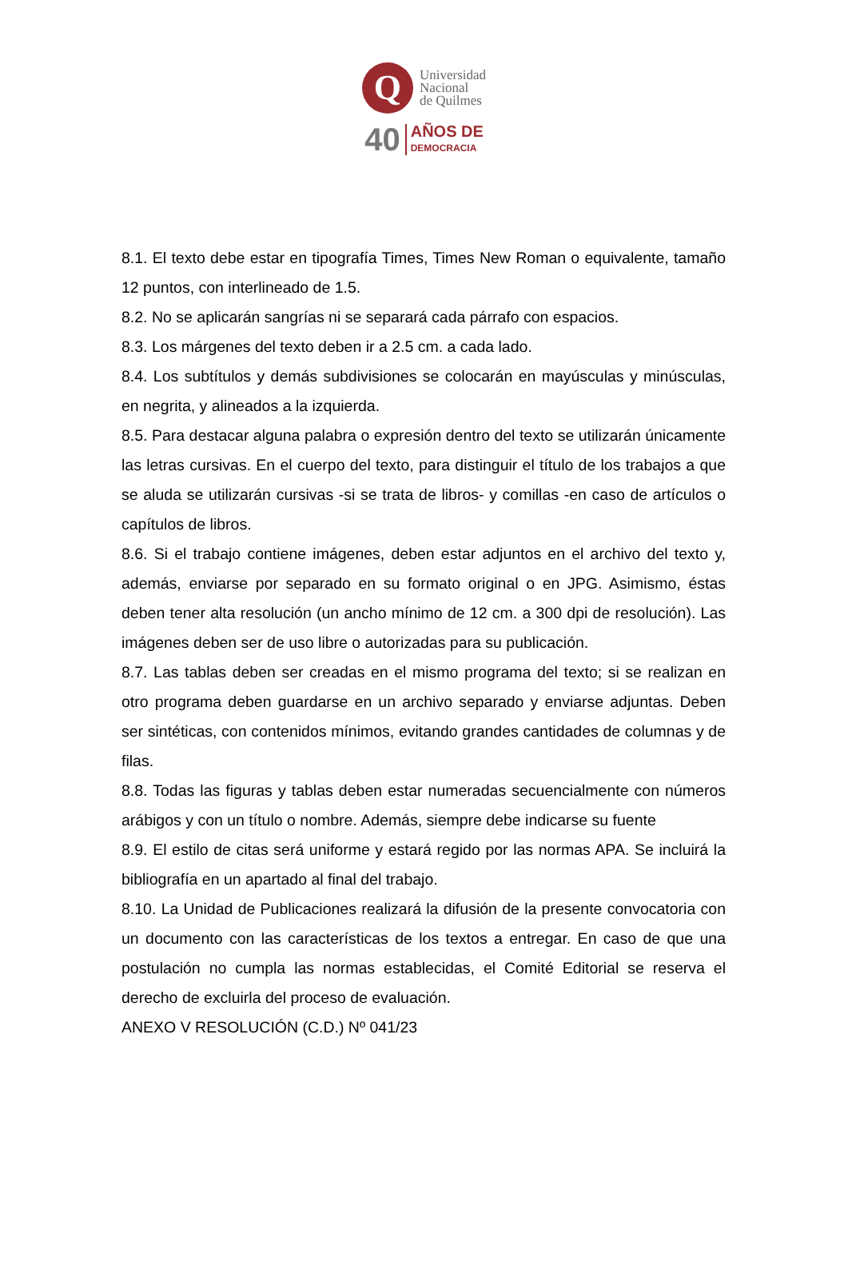Q
Universidad
Nacional
de Quilmes
40
AÑOS DE
DEMOCRACIA
8.1. El texto debe estar en tipografía Times, Times New Roman o equivalente, tamaño 12 puntos, con interlineado de 1.5.
8.2. No se aplicarán sangrías ni se separará cada párrafo con espacios.
8.3. Los márgenes del texto deben ir a 2.5 cm. a cada lado.
8.4. Los subtítulos y demás subdivisiones se colocarán en mayúsculas y minúsculas, en negrita, y alineados a la izquierda.
8.5. Para destacar alguna palabra o expresión dentro del texto se utilizarán únicamente las letras cursivas. En el cuerpo del texto, para distinguir el título de los trabajos a que se aluda se utilizarán cursivas -si se trata de libros- y comillas -en caso de artículos o capítulos de libros.
8.6. Si el trabajo contiene imágenes, deben estar adjuntos en el archivo del texto y, además, enviarse por separado en su formato original o en JPG. Asimismo, éstas deben tener alta resolución (un ancho mínimo de 12 cm. a 300 dpi de resolución). Las imágenes deben ser de uso libre o autorizadas para su publicación.
8.7. Las tablas deben ser creadas en el mismo programa del texto; si se realizan en otro programa deben guardarse en un archivo separado y enviarse adjuntas. Deben ser sintéticas, con contenidos mínimos, evitando grandes cantidades de columnas y de filas.
8.8. Todas las figuras y tablas deben estar numeradas secuencialmente con números arábigos y con un título o nombre. Además, siempre debe indicarse su fuente
8.9. El estilo de citas será uniforme y estará regido por las normas APA. Se incluirá la bibliografía en un apartado al final del trabajo.
8.10. La Unidad de Publicaciones realizará la difusión de la presente convocatoria con un documento con las características de los textos a entregar. En caso de que una postulación no cumpla las normas establecidas, el Comité Editorial se reserva el derecho de excluirla del proceso de evaluación.
ANEXO V RESOLUCIÓN (C.D.) Nº 041/23